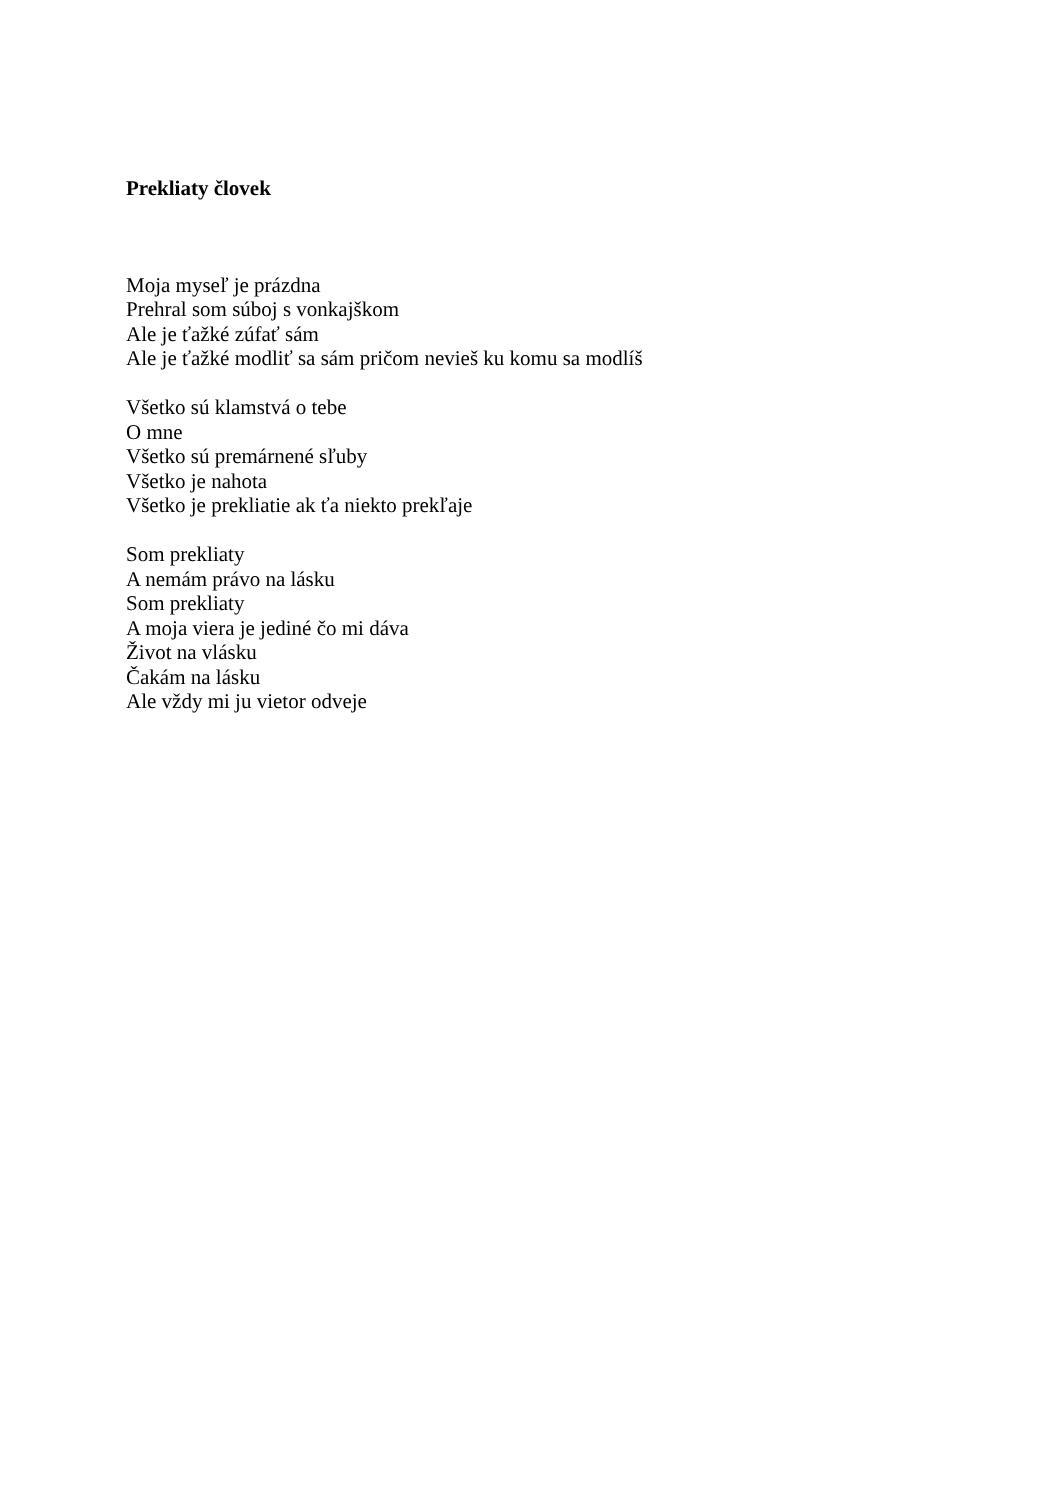Prekliaty človek
Moja myseľ je prázdna
Prehral som súboj s vonkajškom
Ale je ťažké zúfať sám
Ale je ťažké modliť sa sám pričom nevieš ku komu sa modlíš
Všetko sú klamstvá o tebe
O mne
Všetko sú premárnené sľuby
Všetko je nahota
Všetko je prekliatie ak ťa niekto prekľaje
Som prekliaty
A nemám právo na lásku
Som prekliaty
A moja viera je jediné čo mi dáva
Život na vlásku
Čakám na lásku
Ale vždy mi ju vietor odveje